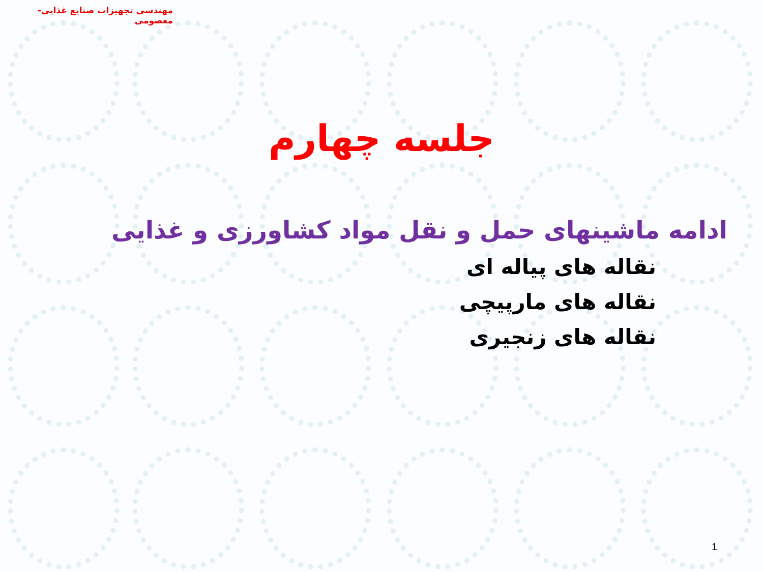مهندسی تجهیزات صنایع غذایی- معصومی
جلسه چهارم
ادامه ماشینهای حمل و نقل مواد کشاورزی و غذایی
نقاله های پیاله ای
نقاله های مارپیچی
نقاله های زنجیری
1